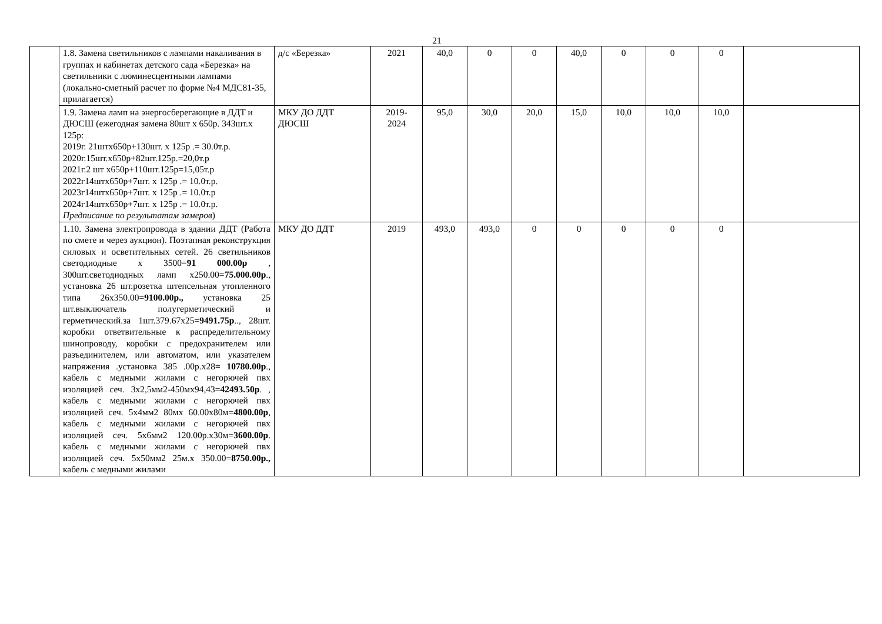21
| | 1.8. Замена светильников с лампами накаливания в группах и кабинетах детского сада «Березка» на светильники с люминесцентными лампами (локально-сметный расчет по форме №4 МДС81-35, прилагается) | д/с «Березка» | 2021 | 40,0 | 0 | 0 | 40,0 | 0 | 0 | 0 | |
| | 1.9. Замена ламп на энергосберегающие в ДДТ и ДЮСШ (ежегодная замена 80шт х 650р. 343шт.х 125р: 2019г. 21штх650р+130шт. х 125р .= 30.0т.р. 2020г.15шт.х650р+82шт.125р.=20,0т.р 2021г.2 шт х650р+110шт.125р=15,05т.р 2022г14штх650р+7шт. х 125р .= 10.0т.р. 2023г14штх650р+7шт. х 125р .= 10.0т.р 2024г14штх650р+7шт. х 125р .= 10.0т.р. Предписание по результатам замеров ) | МКУ ДО ДДТ ДЮСШ | 2019- 2024 | 95,0 | 30,0 | 20,0 | 15,0 | 10,0 | 10,0 | 10,0 | |
| | 1.10. Замена электропровода в здании ДДТ (Работа по смете и через аукцион). Поэтапная реконструкция силовых и осветительных сетей. 26 светильников светодиодные х 3500= 91 000.00р , 300шт.светодиодных ламп х250.00= 75.000.00р ., установка 26 шт.розетка штепсельная утопленного типа 26х350.00= 9100.00р., установка 25 шт.выключатель полугерметический и герметический.за 1шт.379.67х25= 9491.75р .., 28шт. коробки ответвительные к распределительному шинопроводу, коробки с предохранителем или разъединителем, или автоматом, или указателем напряжения .установка 385 .00р.х28 = 10780.00р ., кабель с медными жилами с негорючей пвх изоляцией сеч. 3х2,5мм2-450мх94,43= 42493.50р . , кабель с медными жилами с негорючей пвх изоляцией сеч. 5х4мм2 80мх 60.00х80м= 4800.00р , кабель с медными жилами с негорючей пвх изоляцией сеч. 5х6мм2 120.00р.х30м= 3600.00р . кабель с медными жилами с негорючей пвх изоляцией сеч. 5х50мм2 25м.х 350.00= 8750.00р., кабель с медными жилами | МКУ ДО ДДТ | 2019 | 493,0 | 493,0 | 0 | 0 | 0 | 0 | 0 | |